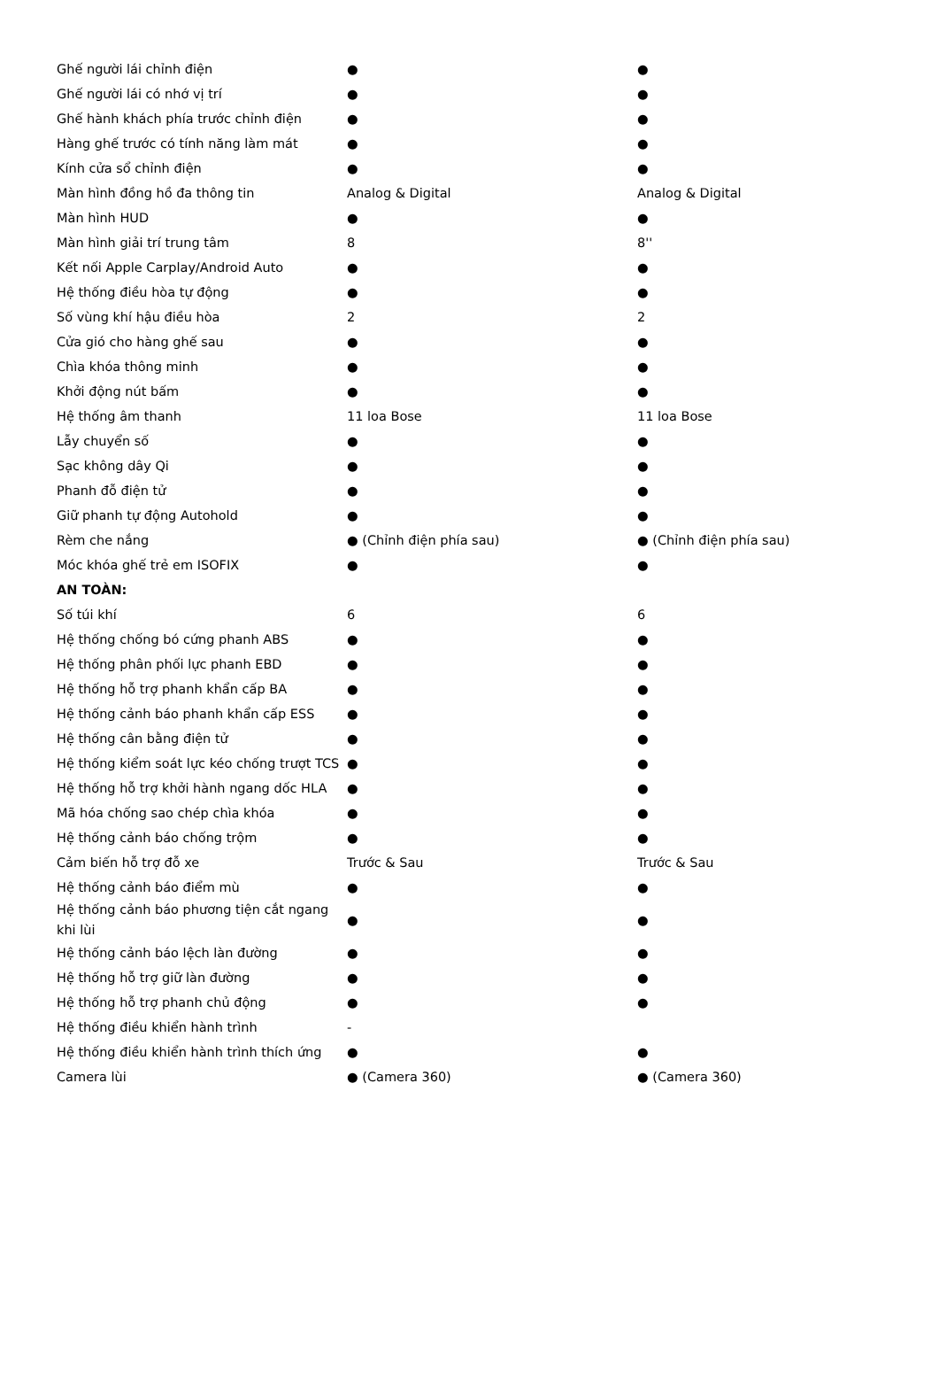| Ghế người lái chỉnh điện | ● | ● |
| Ghế người lái có nhớ vị trí | ● | ● |
| Ghế hành khách phía trước chỉnh điện | ● | ● |
| Hàng ghế trước có tính năng làm mát | ● | ● |
| Kính cửa sổ chỉnh điện | ● | ● |
| Màn hình đồng hồ đa thông tin | Analog & Digital | Analog & Digital |
| Màn hình HUD | ● | ● |
| Màn hình giải trí trung tâm | 8 | 8'' |
| Kết nối Apple Carplay/Android Auto | ● | ● |
| Hệ thống điều hòa tự động | ● | ● |
| Số vùng khí hậu điều hòa | 2 | 2 |
| Cửa gió cho hàng ghế sau | ● | ● |
| Chìa khóa thông minh | ● | ● |
| Khởi động nút bấm | ● | ● |
| Hệ thống âm thanh | 11 loa Bose | 11 loa Bose |
| Lẫy chuyển số | ● | ● |
| Sạc không dây Qi | ● | ● |
| Phanh đỗ điện tử | ● | ● |
| Giữ phanh tự động Autohold | ● | ● |
| Rèm che nắng | ● (Chỉnh điện phía sau) | ● (Chỉnh điện phía sau) |
| Móc khóa ghế trẻ em ISOFIX | ● | ● |
| AN TOÀN: | | |
| Số túi khí | 6 | 6 |
| Hệ thống chống bó cứng phanh ABS | ● | ● |
| Hệ thống phân phối lực phanh EBD | ● | ● |
| Hệ thống hỗ trợ phanh khẩn cấp BA | ● | ● |
| Hệ thống cảnh báo phanh khẩn cấp ESS | ● | ● |
| Hệ thống cân bằng điện tử | ● | ● |
| Hệ thống kiểm soát lực kéo chống trượt TCS | ● | ● |
| Hệ thống hỗ trợ khởi hành ngang dốc HLA | ● | ● |
| Mã hóa chống sao chép chìa khóa | ● | ● |
| Hệ thống cảnh báo chống trộm | ● | ● |
| Cảm biến hỗ trợ đỗ xe | Trước & Sau | Trước & Sau |
| Hệ thống cảnh báo điểm mù | ● | ● |
| Hệ thống cảnh báo phương tiện cắt ngang khi lùi | ● | ● |
| Hệ thống cảnh báo lệch làn đường | ● | ● |
| Hệ thống hỗ trợ giữ làn đường | ● | ● |
| Hệ thống hỗ trợ phanh chủ động | ● | ● |
| Hệ thống điều khiển hành trình | - | |
| Hệ thống điều khiển hành trình thích ứng | ● | ● |
| Camera lùi | ● (Camera 360) | ● (Camera 360) |